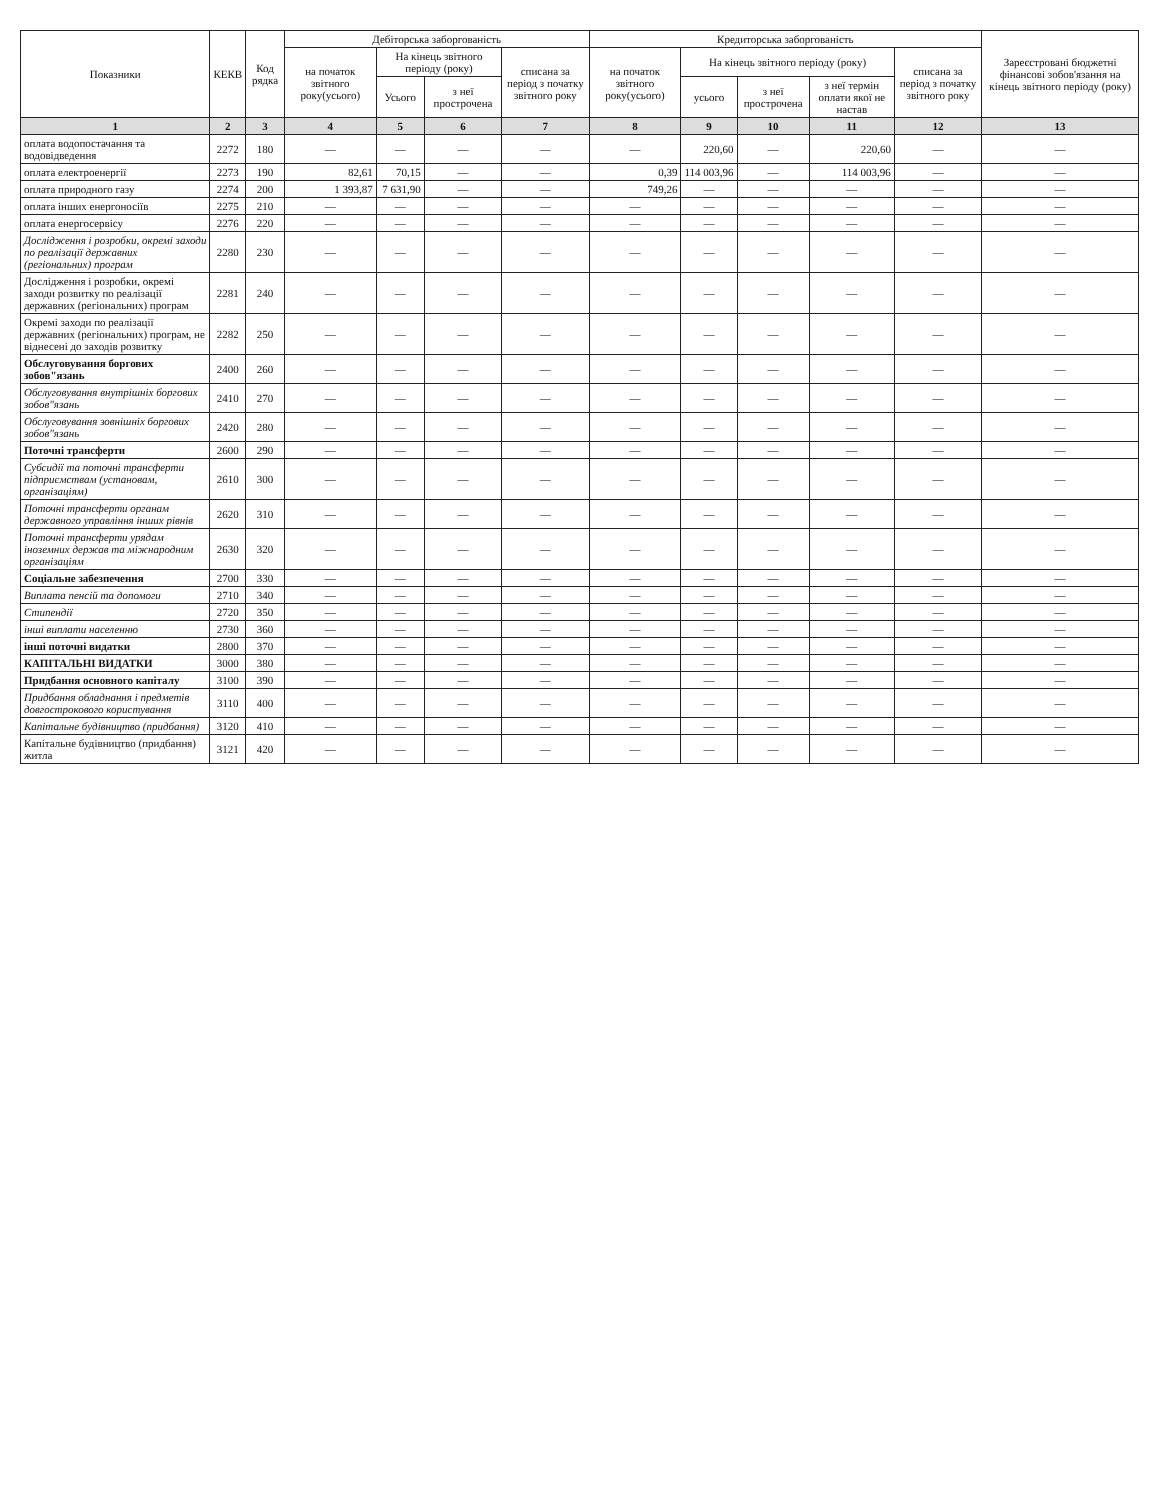| Показники | КЕКВ | Код рядка | Дебіторська заборгованість | | | | Кредиторська заборгованість | | | | | Зареєстровані бюджетні фінансові зобов'язання на кінець звітного періоду (року) |
| --- | --- | --- | --- | --- | --- | --- | --- | --- | --- | --- | --- | --- |
| | | | на початок звітного року(усього) | На кінець звітного періоду (року) | | списана за період з початку звітного року | на початок звітного року(усього) | На кінець звітного періоду (року) | | | списана за період з початку звітного року | |
| | | | | Усього | з неї прострочена | | | усього | з неї прострочена | з неї термін оплати якої не настав | | |
| 1 | 2 | 3 | 4 | 5 | 6 | 7 | 8 | 9 | 10 | 11 | 12 | 13 |
| оплата водопостачання та водовідведення | 2272 | 180 | — | — | — | — | — | 220,60 | — | 220,60 | — | — |
| оплата електроенергії | 2273 | 190 | 82,61 | 70,15 | — | — | 0,39 | 114 003,96 | — | 114 003,96 | — | — |
| оплата природного газу | 2274 | 200 | 1 393,87 | 7 631,90 | — | — | 749,26 | — | — | — | — | — |
| оплата інших енергоносіїв | 2275 | 210 | — | — | — | — | — | — | — | — | — | — |
| оплата енергосервісу | 2276 | 220 | — | — | — | — | — | — | — | — | — | — |
| Дослідження і розробки, окремі заходи по реалізації державних (регіональних) програм | 2280 | 230 | — | — | — | — | — | — | — | — | — | — |
| Дослідження і розробки, окремі заходи розвитку по реалізації державних (регіональних) програм | 2281 | 240 | — | — | — | — | — | — | — | — | — | — |
| Окремі заходи по реалізації державних (регіональних) програм, не віднесені до заходів розвитку | 2282 | 250 | — | — | — | — | — | — | — | — | — | — |
| Обслуговування боргових зобов"язань | 2400 | 260 | — | — | — | — | — | — | — | — | — | — |
| Обслуговування внутрішніх боргових зобов"язань | 2410 | 270 | — | — | — | — | — | — | — | — | — | — |
| Обслуговування зовнішніх боргових зобов"язань | 2420 | 280 | — | — | — | — | — | — | — | — | — | — |
| Поточні трансферти | 2600 | 290 | — | — | — | — | — | — | — | — | — | — |
| Субсидії та поточні трансферти підприємствам (установам, організаціям) | 2610 | 300 | — | — | — | — | — | — | — | — | — | — |
| Поточні трансферти органам державного управління інших рівнів | 2620 | 310 | — | — | — | — | — | — | — | — | — | — |
| Поточні трансферти урядам іноземних держав та міжнародним організаціям | 2630 | 320 | — | — | — | — | — | — | — | — | — | — |
| Соціальне забезпечення | 2700 | 330 | — | — | — | — | — | — | — | — | — | — |
| Виплата пенсій та допомоги | 2710 | 340 | — | — | — | — | — | — | — | — | — | — |
| Стипендії | 2720 | 350 | — | — | — | — | — | — | — | — | — | — |
| інші виплати населенню | 2730 | 360 | — | — | — | — | — | — | — | — | — | — |
| інші поточні видатки | 2800 | 370 | — | — | — | — | — | — | — | — | — | — |
| КАПІТАЛЬНІ ВИДАТКИ | 3000 | 380 | — | — | — | — | — | — | — | — | — | — |
| Придбання основного капіталу | 3100 | 390 | — | — | — | — | — | — | — | — | — | — |
| Придбання обладнання і предметів довгострокового користування | 3110 | 400 | — | — | — | — | — | — | — | — | — | — |
| Капітальне будівництво (придбання) | 3120 | 410 | — | — | — | — | — | — | — | — | — | — |
| Капітальне будівництво (придбання) житла | 3121 | 420 | — | — | — | — | — | — | — | — | — | — |